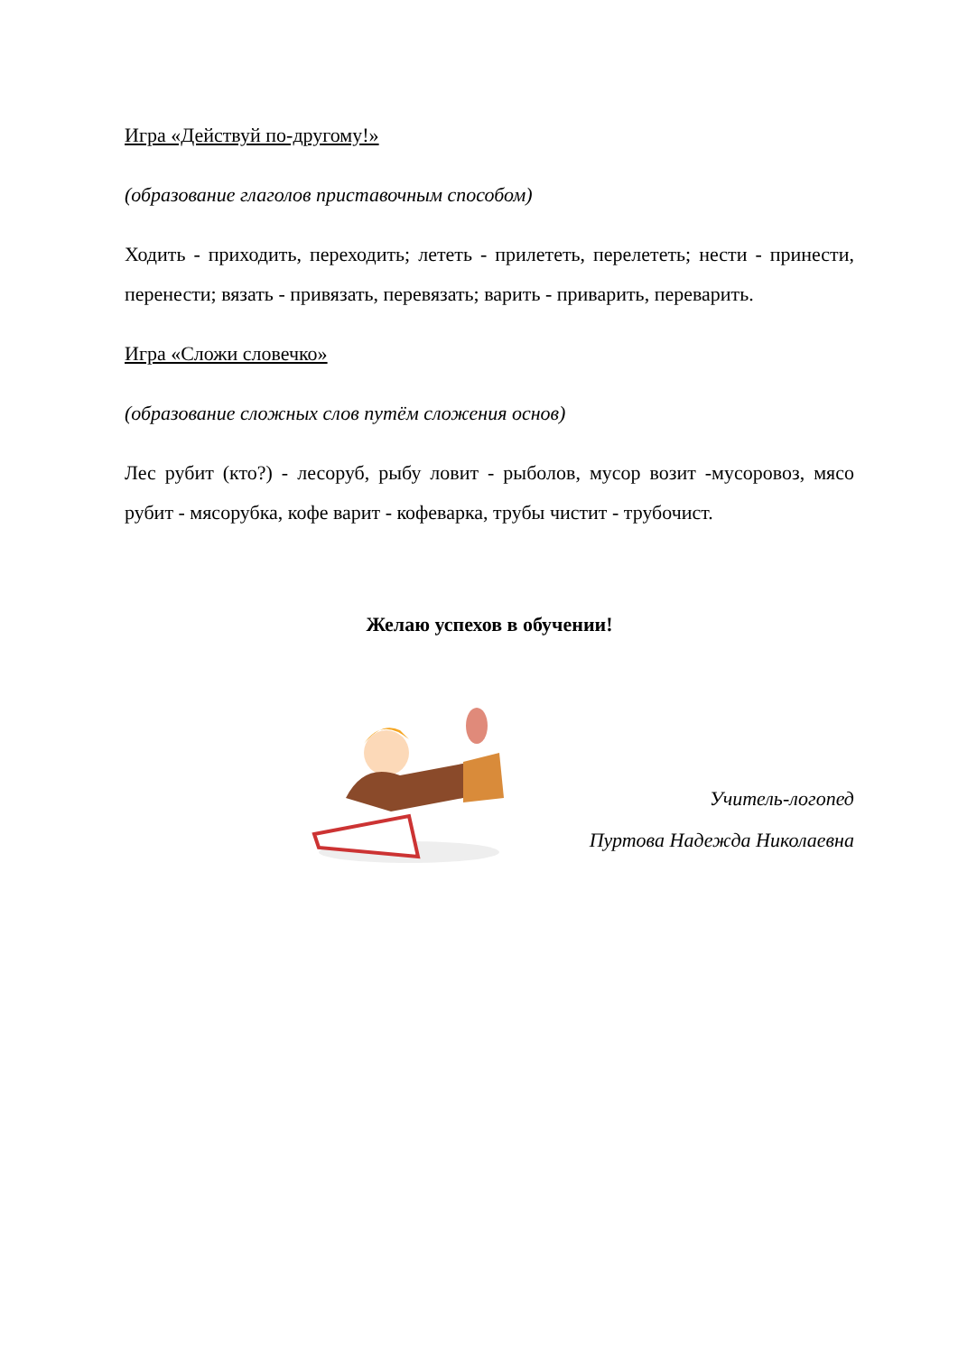Игра «Действуй по-другому!»
(образование глаголов приставочным способом)
Ходить - приходить, переходить; лететь - прилететь, перелететь; нести - принести, перенести; вязать - привязать, перевязать; варить - приварить, переварить.
Игра «Сложи словечко»
(образование сложных слов путём сложения основ)
Лес рубит (кто?) - лесоруб, рыбу ловит - рыболов, мусор возит -мусоровоз, мясо рубит - мясорубка, кофе варит - кофеварка, трубы чистит - трубочист.
Желаю успехов в обучении!
Учитель-логопед
Пуртова Надежда Николаевна